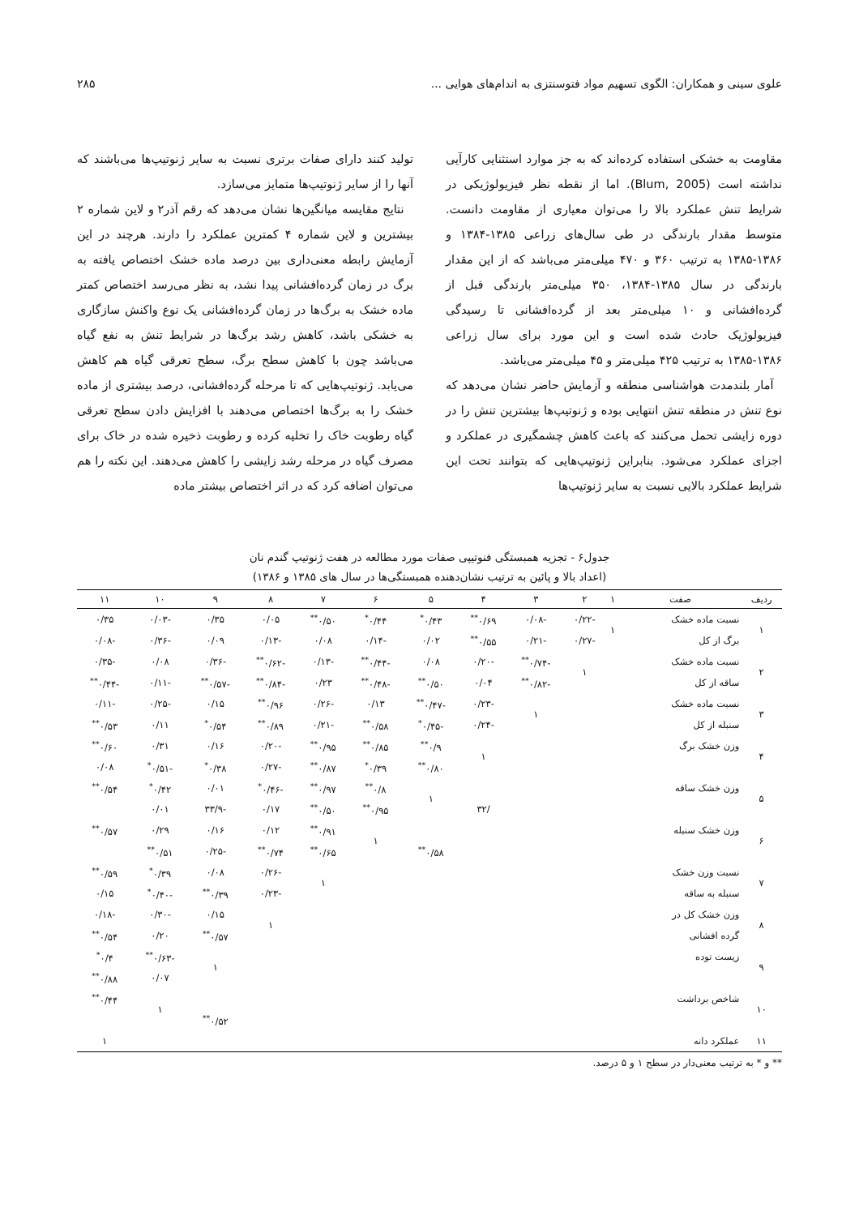علوی سینی و همکاران: الگوی تسهیم مواد فتوسنتزی به اندام‌های هوایی ... ۲۸۵
مقاومت به خشکی استفاده کرده‌اند که به جز موارد استثنایی کارآیی نداشته است (Blum, 2005). اما از نقطه نظر فیزیولوژیکی در شرایط تنش عملکرد بالا را می‌توان معیاری از مقاومت دانست. متوسط مقدار بارندگی در طی سال‌های زراعی ۱۳۸۵-۱۳۸۴ و ۱۳۸۶-۱۳۸۵ به ترتیب ۳۶۰ و ۴۷۰ میلی‌متر می‌باشد که از این مقدار بارندگی در سال ۱۳۸۵-۱۳۸۴، ۳۵۰ میلی‌متر بارندگی قبل از گرده‌افشانی و ۱۰ میلی‌متر بعد از گرده‌افشانی تا رسیدگی فیزیولوژیک حادث شده است و این مورد برای سال زراعی ۱۳۸۶-۱۳۸۵ به ترتیب ۴۲۵ میلی‌متر و ۴۵ میلی‌متر می‌باشد.
آمار بلندمدت هواشناسی منطقه و آزمایش حاضر نشان می‌دهد که نوع تنش در منطقه تنش انتهایی بوده و ژنوتیپ‌ها بیشترین تنش را در دوره زایشی تحمل می‌کنند که باعث کاهش چشمگیری در عملکرد و اجزای عملکرد می‌شود. بنابراین ژنوتیپ‌هایی که بتوانند تحت این شرایط عملکرد بالایی نسبت به سایر ژنوتیپ‌ها
تولید کنند دارای صفات برتری نسبت به سایر ژنوتیپ‌ها می‌باشند که آنها را از سایر ژنوتیپ‌ها متمایز می‌سازد.
نتایج مقایسه میانگین‌ها نشان می‌دهد که رقم آذر۲ و لاین شماره ۲ بیشترین و لاین شماره ۴ کمترین عملکرد را دارند. هرچند در این آزمایش رابطه معنی‌داری بین درصد ماده خشک اختصاص یافته به برگ در زمان گرده‌افشانی پیدا نشد، به نظر می‌رسد اختصاص کمتر ماده خشک به برگ‌ها در زمان گرده‌افشانی یک نوع واکنش سازگاری به خشکی باشد، کاهش رشد برگ‌ها در شرایط تنش به نفع گیاه می‌باشد چون با کاهش سطح برگ، سطح تعرقی گیاه هم کاهش می‌یابد. ژنوتیپ‌هایی که تا مرحله گرده‌افشانی، درصد بیشتری از ماده خشک را به برگ‌ها اختصاص می‌دهند با افزایش دادن سطح تعرقی گیاه رطوبت خاک را تخلیه کرده و رطوبت ذخیره شده در خاک برای مصرف گیاه در مرحله رشد زایشی را کاهش می‌دهند. این نکته را هم می‌توان اضافه کرد که در اثر اختصاص بیشتر ماده
جدول۶ - تجزیه همبستگی فنوتیپی صفات مورد مطالعه در هفت ژنوتیپ گندم نان
(اعداد بالا و پائین به ترتیب نشان‌دهنده همبستگی‌ها در سال های ۱۳۸۵ و ۱۳۸۶)
| ردیف | صفت | ۱ | ۲ | ۳ | ۴ | ۵ | ۶ | ۷ | ۸ | ۹ | ۱۰ | ۱۱ |
| --- | --- | --- | --- | --- | --- | --- | --- | --- | --- | --- | --- | --- |
| ۱ | نسبت ماده خشک | ۱ | -۰/۲۲ | -۰/۰۸ | ۰/۶۹<sup>**</sup> | ۰/۴۳<sup>*</sup> | ۰/۴۴<sup>*</sup> | ۰/۵۰<sup>**</sup> | ۰/۰۵ | ۰/۳۵ | -۰/۰۳ | ۰/۳۵ |
| | برگ از کل | | -۰/۲۷ | -۰/۲۱ | ۰/۵۵<sup>**</sup> | ۰/۰۲ | -۰/۱۴ | ۰/۰۸ | -۰/۱۳ | ۰/۰۹ | -۰/۳۶ | -۰/۰۸ |
| ۲ | نسبت ماده خشک | | ۱ | -۰/۷۴<sup>**</sup> | -۰/۲۰ | ۰/۰۸ | -۰/۴۴<sup>**</sup> | -۰/۱۳ | -۰/۶۲<sup>**</sup> | -۰/۳۶ | ۰/۰۸ | -۰/۳۵ |
| | ساقه از کل | | | -۰/۸۲<sup>**</sup> | ۰/۰۴ | ۰/۵۰<sup>**</sup> | -۰/۴۸<sup>**</sup> | ۰/۲۳ | -۰/۸۴<sup>**</sup> | -۰/۵۷<sup>**</sup> | -۰/۱۱ | -۰/۴۴<sup>**</sup> |
| ۳ | نسبت ماده خشک | | | ۱ | -۰/۲۳ | -۰/۴۷<sup>**</sup> | ۰/۱۳ | -۰/۲۶ | ۰/۹۶<sup>**</sup> | ۰/۱۵ | -۰/۲۵ | -۰/۱۱ |
| | سنبله از کل | | | | -۰/۲۴ | -۰/۴۵<sup>*</sup> | ۰/۵۸<sup>**</sup> | -۰/۲۱ | ۰/۸۹<sup>**</sup> | ۰/۵۴<sup>*</sup> | ۰/۱۱ | ۰/۵۳<sup>**</sup> |
| ۴ | وزن خشک برگ | | | | ۱ | ۰/۹<sup>**</sup> | ۰/۸۵<sup>**</sup> | ۰/۹۵<sup>**</sup> | -۰/۲۰ | ۰/۱۶ | ۰/۳۱ | ۰/۶۰<sup>**</sup> |
| | | | | | | ۰/۸۰<sup>**</sup> | ۰/۳۹<sup>*</sup> | ۰/۸۷<sup>**</sup> | -۰/۲۷ | ۰/۳۸<sup>*</sup> | -۰/۵۱<sup>*</sup> | ۰/۰۸ |
| ۵ | وزن خشک ساقه | | | | | ۱ | ۰/۸<sup>**</sup> | ۰/۹۷<sup>**</sup> | -۰/۴۶<sup>*</sup> | ۰/۰۱ | ۰/۴۲<sup>*</sup> | ۰/۵۴<sup>**</sup> |
| | | | | | /۳۲ | | ۰/۹۵<sup>**</sup> | ۰/۵۰<sup>**</sup> | ۰/۱۷ | -۳۳/۹ | ۰/۰۱ | |
| ۶ | وزن خشک سنبله | | | | | | ۱ | ۰/۹۱<sup>**</sup> | ۰/۱۲ | ۰/۱۶ | ۰/۲۹ | ۰/۵۷<sup>**</sup> |
| | | | | | | ۰/۵۸<sup>**</sup> | | ۰/۶۵<sup>**</sup> | ۰/۷۴<sup>**</sup> | -۰/۲۵ | ۰/۵۱<sup>**</sup> | |
| ۷ | نسبت وزن خشک | | | | | | | ۱ | -۰/۲۶ | ۰/۰۸ | ۰/۳۹<sup>*</sup> | ۰/۵۹<sup>**</sup> |
| | سنبله به ساقه | | | | | | | | -۰/۲۳ | ۰/۳۹<sup>**</sup> | -۰/۴۰<sup>*</sup> | ۰/۱۵ |
| ۸ | وزن خشک کل در | | | | | | | | ۱ | ۰/۱۵ | -۰/۳۰ | -۰/۱۸ |
| | گرده افشانی | | | | | | | | | ۰/۵۷<sup>**</sup> | ۰/۲۰ | ۰/۵۴<sup>**</sup> |
| ۹ | زیست توده | | | | | | | | | ۱ | -۰/۶۳<sup>**</sup> | ۰/۴<sup>*</sup> |
| | | | | | | | | | | | ۰/۰۷ | ۰/۸۸<sup>**</sup> |
| ۱۰ | شاخص برداشت | | | | | | | | | | ۱ | ۰/۴۴<sup>**</sup> |
| | | | | | | | | | | ۰/۵۲<sup>**</sup> | | |
| ۱۱ | عملکرد دانه | | | | | | | | | | | ۱ |
** و * به ترتیب معنی‌دار در سطح ۱ و ۵ درصد.